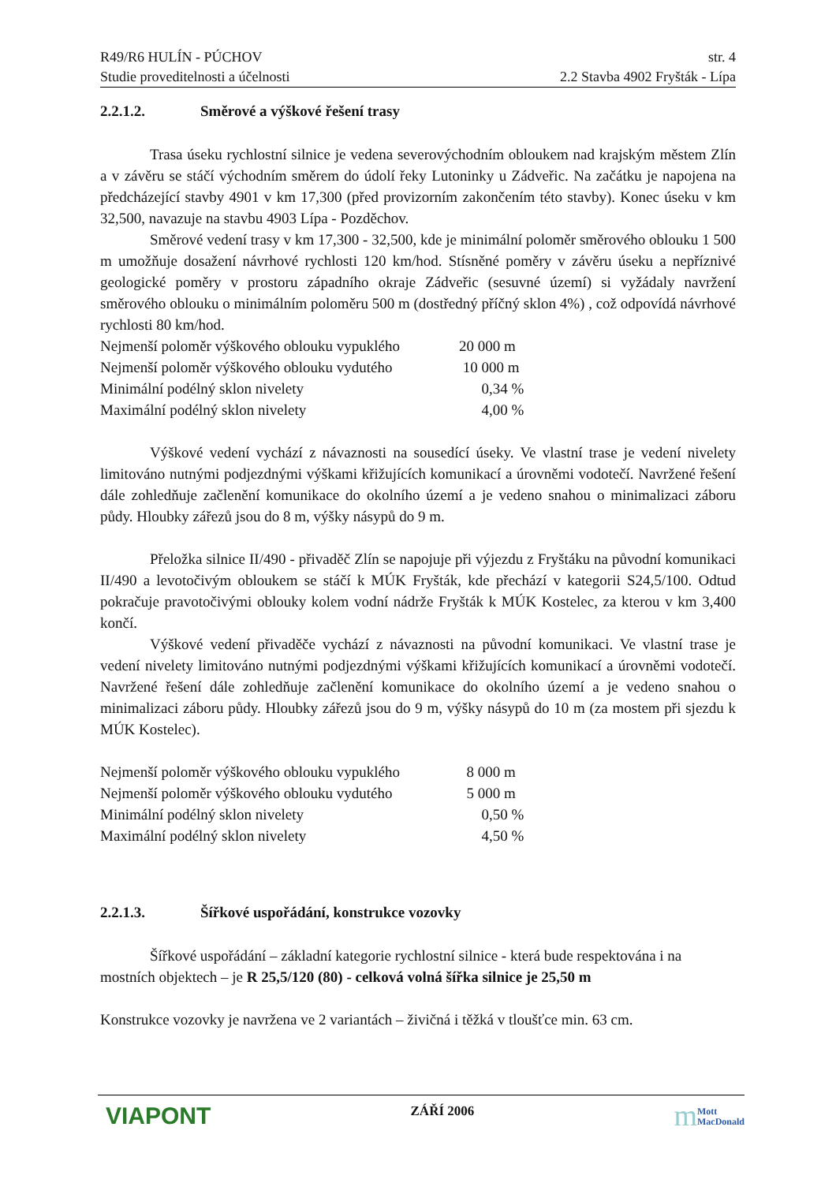R49/R6 HULÍN - PÚCHOV str. 4
Studie proveditelnosti a účelnosti 2.2 Stavba 4902 Fryšták - Lípa
2.2.1.2. Směrové a výškové řešení trasy
Trasa úseku rychlostní silnice je vedena severovýchodním obloukem nad krajským městem Zlín a v závěru se stáčí východním směrem do údolí řeky Lutoninky u Zádveřic. Na začátku je napojena na předcházející stavby 4901 v km 17,300 (před provizorním zakončením této stavby). Konec úseku v km 32,500, navazuje na stavbu 4903 Lípa - Pozděchov.
Směrové vedení trasy v km 17,300 - 32,500, kde je minimální poloměr směrového oblouku 1 500 m umožňuje dosažení návrhové rychlosti 120 km/hod. Stísněné poměry v závěru úseku a nepříznivé geologické poměry v prostoru západního okraje Zádveřic (sesuvné území) si vyžádaly navržení směrového oblouku o minimálním poloměru 500 m (dostředný příčný sklon 4%) , což odpovídá návrhové rychlosti 80 km/hod.
| Nejmenší poloměr výškového oblouku vypuklého | 20 000 m |
| Nejmenší poloměr výškového oblouku vydutého | 10 000 m |
| Minimální podélný sklon nivelety | 0,34 % |
| Maximální podélný sklon nivelety | 4,00 % |
Výškové vedení vychází z návaznosti na sousedící úseky. Ve vlastní trase je vedení nivelety limitováno nutnými podjezdnými výškami křižujících komunikací a úrovněmi vodotečí. Navržené řešení dále zohledňuje začlenění komunikace do okolního území a je vedeno snahou o minimalizaci záboru půdy. Hloubky zářezů jsou do 8 m, výšky násypů do 9 m.
Přeložka silnice II/490 - přivaděč Zlín se napojuje při výjezdu z Fryštáku na původní komunikaci II/490 a levotočivým obloukem se stáčí k MÚK Fryšták, kde přechází v kategorii S24,5/100. Odtud pokračuje pravotočivými oblouky kolem vodní nádrže Fryšták k MÚK Kostelec, za kterou v km 3,400 končí.
Výškové vedení přivaděče vychází z návaznosti na původní komunikaci. Ve vlastní trase je vedení nivelety limitováno nutnými podjezdnými výškami křižujících komunikací a úrovněmi vodotečí. Navržené řešení dále zohledňuje začlenění komunikace do okolního území a je vedeno snahou o minimalizaci záboru půdy. Hloubky zářezů jsou do 9 m, výšky násypů do 10 m (za mostem při sjezdu k MÚK Kostelec).
| Nejmenší poloměr výškového oblouku vypuklého | 8 000 m |
| Nejmenší poloměr výškového oblouku vydutého | 5 000 m |
| Minimální podélný sklon nivelety | 0,50 % |
| Maximální podélný sklon nivelety | 4,50 % |
2.2.1.3. Šířkové uspořádání, konstrukce vozovky
Šířkové uspořádání – základní kategorie rychlostní silnice - která bude respektována i na mostních objektech – je R 25,5/120 (80) - celková volná šířka silnice je 25,50 m
Konstrukce vozovky je navržena ve 2 variantách – živičná i těžká v tloušťce min. 63 cm.
VIAPONT
ZÁŘÍ 2006
m
Mott
MacDonald